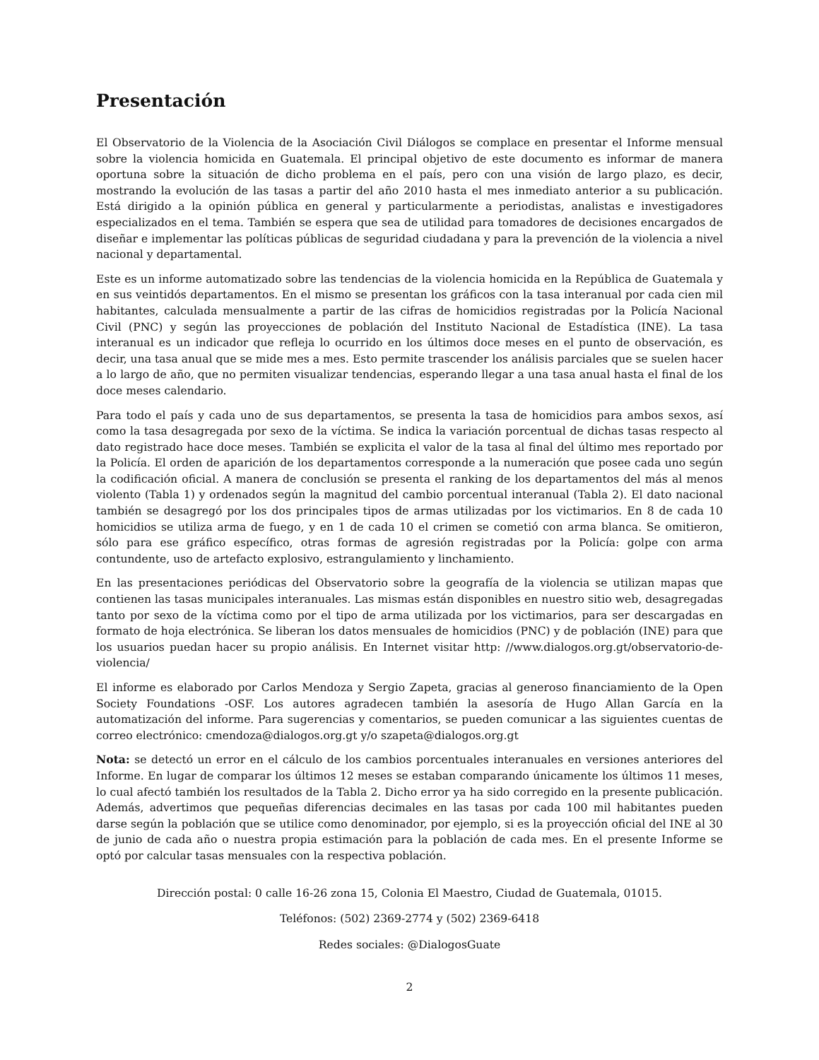Presentación
El Observatorio de la Violencia de la Asociación Civil Diálogos se complace en presentar el Informe mensual sobre la violencia homicida en Guatemala. El principal objetivo de este documento es informar de manera oportuna sobre la situación de dicho problema en el país, pero con una visión de largo plazo, es decir, mostrando la evolución de las tasas a partir del año 2010 hasta el mes inmediato anterior a su publicación. Está dirigido a la opinión pública en general y particularmente a periodistas, analistas e investigadores especializados en el tema. También se espera que sea de utilidad para tomadores de decisiones encargados de diseñar e implementar las políticas públicas de seguridad ciudadana y para la prevención de la violencia a nivel nacional y departamental.
Este es un informe automatizado sobre las tendencias de la violencia homicida en la República de Guatemala y en sus veintidós departamentos. En el mismo se presentan los gráficos con la tasa interanual por cada cien mil habitantes, calculada mensualmente a partir de las cifras de homicidios registradas por la Policía Nacional Civil (PNC) y según las proyecciones de población del Instituto Nacional de Estadística (INE). La tasa interanual es un indicador que refleja lo ocurrido en los últimos doce meses en el punto de observación, es decir, una tasa anual que se mide mes a mes. Esto permite trascender los análisis parciales que se suelen hacer a lo largo de año, que no permiten visualizar tendencias, esperando llegar a una tasa anual hasta el final de los doce meses calendario.
Para todo el país y cada uno de sus departamentos, se presenta la tasa de homicidios para ambos sexos, así como la tasa desagregada por sexo de la víctima. Se indica la variación porcentual de dichas tasas respecto al dato registrado hace doce meses. También se explicita el valor de la tasa al final del último mes reportado por la Policía. El orden de aparición de los departamentos corresponde a la numeración que posee cada uno según la codificación oficial. A manera de conclusión se presenta el ranking de los departamentos del más al menos violento (Tabla 1) y ordenados según la magnitud del cambio porcentual interanual (Tabla 2). El dato nacional también se desagregó por los dos principales tipos de armas utilizadas por los victimarios. En 8 de cada 10 homicidios se utiliza arma de fuego, y en 1 de cada 10 el crimen se cometió con arma blanca. Se omitieron, sólo para ese gráfico específico, otras formas de agresión registradas por la Policía: golpe con arma contundente, uso de artefacto explosivo, estrangulamiento y linchamiento.
En las presentaciones periódicas del Observatorio sobre la geografía de la violencia se utilizan mapas que contienen las tasas municipales interanuales. Las mismas están disponibles en nuestro sitio web, desagregadas tanto por sexo de la víctima como por el tipo de arma utilizada por los victimarios, para ser descargadas en formato de hoja electrónica. Se liberan los datos mensuales de homicidios (PNC) y de población (INE) para que los usuarios puedan hacer su propio análisis. En Internet visitar http: //www.dialogos.org.gt/observatorio-de-violencia/
El informe es elaborado por Carlos Mendoza y Sergio Zapeta, gracias al generoso financiamiento de la Open Society Foundations -OSF. Los autores agradecen también la asesoría de Hugo Allan García en la automatización del informe. Para sugerencias y comentarios, se pueden comunicar a las siguientes cuentas de correo electrónico: cmendoza@dialogos.org.gt y/o szapeta@dialogos.org.gt
Nota: se detectó un error en el cálculo de los cambios porcentuales interanuales en versiones anteriores del Informe. En lugar de comparar los últimos 12 meses se estaban comparando únicamente los últimos 11 meses, lo cual afectó también los resultados de la Tabla 2. Dicho error ya ha sido corregido en la presente publicación. Además, advertimos que pequeñas diferencias decimales en las tasas por cada 100 mil habitantes pueden darse según la población que se utilice como denominador, por ejemplo, si es la proyección oficial del INE al 30 de junio de cada año o nuestra propia estimación para la población de cada mes. En el presente Informe se optó por calcular tasas mensuales con la respectiva población.
Dirección postal: 0 calle 16-26 zona 15, Colonia El Maestro, Ciudad de Guatemala, 01015.
Teléfonos: (502) 2369-2774 y (502) 2369-6418
Redes sociales: @DialogosGuate
2